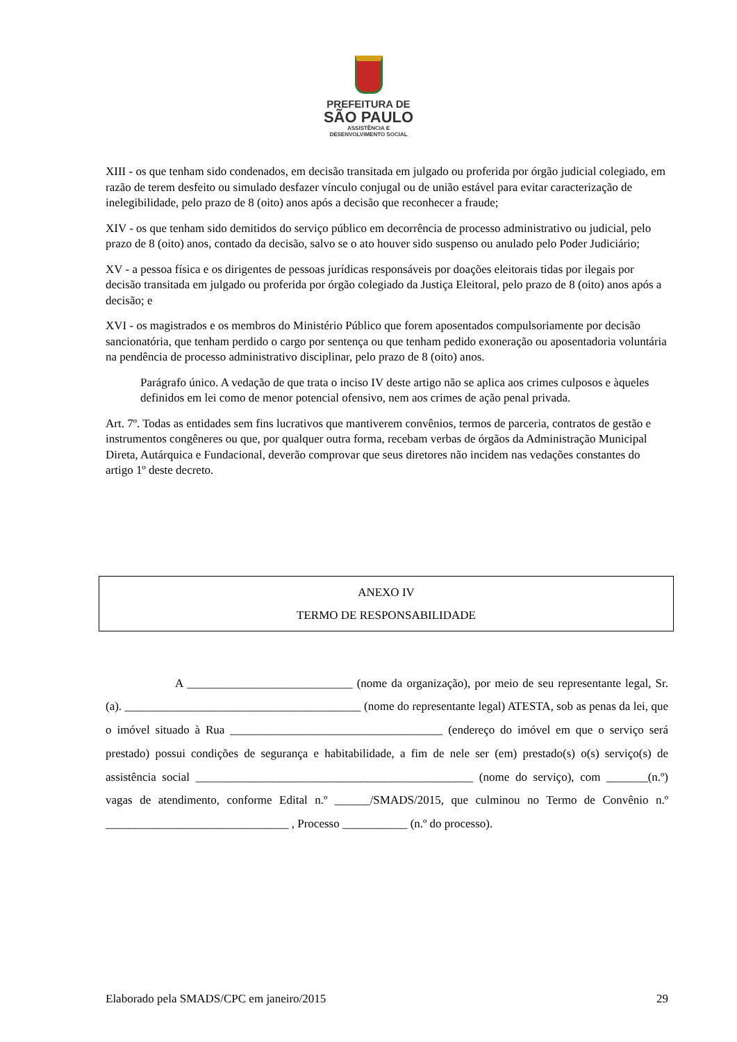PREFEITURA DE
SÃO PAULO
ASSISTÊNCIA E
DESENVOLVIMENTO SOCIAL
XIII - os que tenham sido condenados, em decisão transitada em julgado ou proferida por órgão judicial colegiado, em razão de terem desfeito ou simulado desfazer vínculo conjugal ou de união estável para evitar caracterização de inelegibilidade, pelo prazo de 8 (oito) anos após a decisão que reconhecer a fraude;
XIV - os que tenham sido demitidos do serviço público em decorrência de processo administrativo ou judicial, pelo prazo de 8 (oito) anos, contado da decisão, salvo se o ato houver sido suspenso ou anulado pelo Poder Judiciário;
XV - a pessoa física e os dirigentes de pessoas jurídicas responsáveis por doações eleitorais tidas por ilegais por decisão transitada em julgado ou proferida por órgão colegiado da Justiça Eleitoral, pelo prazo de 8 (oito) anos após a decisão; e
XVI - os magistrados e os membros do Ministério Público que forem aposentados compulsoriamente por decisão sancionatória, que tenham perdido o cargo por sentença ou que tenham pedido exoneração ou aposentadoria voluntária na pendência de processo administrativo disciplinar, pelo prazo de 8 (oito) anos.
Parágrafo único. A vedação de que trata o inciso IV deste artigo não se aplica aos crimes culposos e àqueles definidos em lei como de menor potencial ofensivo, nem aos crimes de ação penal privada.
Art. 7º. Todas as entidades sem fins lucrativos que mantiverem convênios, termos de parceria, contratos de gestão e instrumentos congêneres ou que, por qualquer outra forma, recebam verbas de órgãos da Administração Municipal Direta, Autárquica e Fundacional, deverão comprovar que seus diretores não incidem nas vedações constantes do artigo 1º deste decreto.
ANEXO IV
TERMO DE RESPONSABILIDADE
A ____________________________ (nome da organização), por meio de seu representante legal, Sr.(a). ________________________________________ (nome do representante legal) ATESTA, sob as penas da lei, que o imóvel situado à Rua ____________________________________ (endereço do imóvel em que o serviço será prestado) possui condições de segurança e habitabilidade, a fim de nele ser (em) prestado(s) o(s) serviço(s) de assistência social _______________________________________________ (nome do serviço), com _______(n.º) vagas de atendimento, conforme Edital n.º ______/SMADS/2015, que culminou no Termo de Convênio n.º _______________________________ , Processo ___________ (n.º do processo).
Elaborado pela SMADS/CPC em janeiro/2015 29